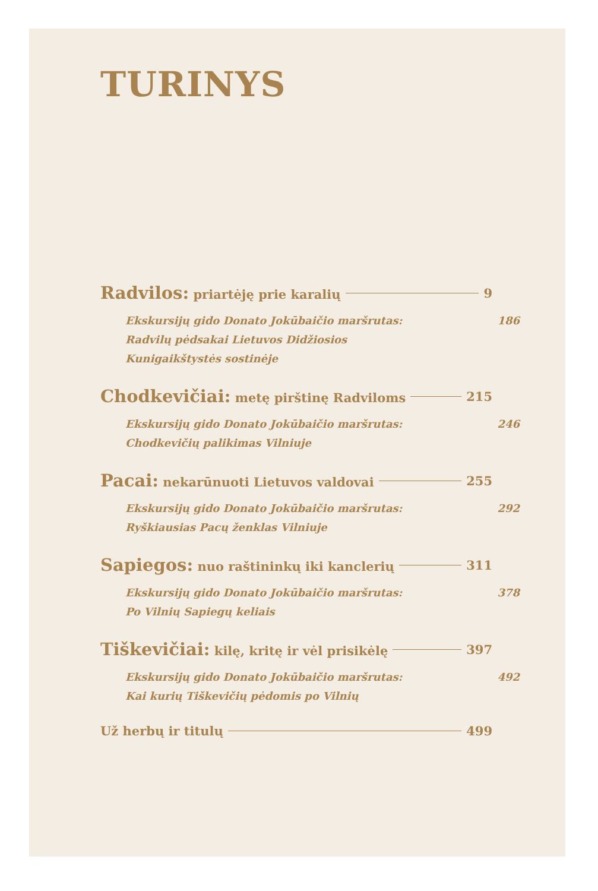TURINYS
Radvilos: priartėję prie karalių 9
Ekskursijų gido Donato Jokūbaičio maršrutas:
Radvilų pėdsakai Lietuvos Didžiosios
Kunigaikštystės sostinėje 186
Chodkevičiai: metę pirštinę Radviloms 215
Ekskursijų gido Donato Jokūbaičio maršrutas:
Chodkevičių palikimas Vilniuje 246
Pacai: nekarūnuoti Lietuvos valdovai 255
Ekskursijų gido Donato Jokūbaičio maršrutas:
Ryškiausias Pacų ženklas Vilniuje 292
Sapiegos: nuo raštininkų iki kanclerių 311
Ekskursijų gido Donato Jokūbaičio maršrutas:
Po Vilnių Sapiegų keliais 378
Tiškevičiai: kilę, kritę ir vėl prisikėlę 397
Ekskursijų gido Donato Jokūbaičio maršrutas:
Kai kurių Tiškevičių pėdomis po Vilnių 492
Už herbų ir titulų 499